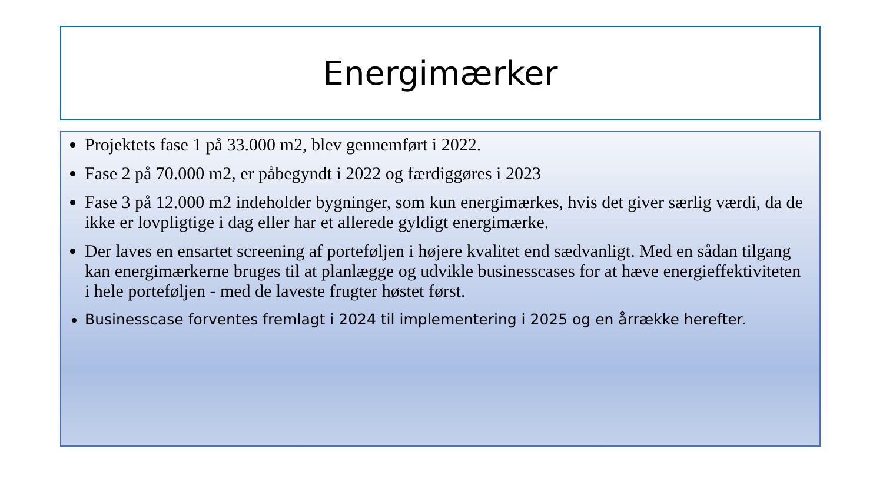Energimærker
Projektets fase 1 på 33.000 m2, blev gennemført i 2022.
Fase 2 på 70.000 m2, er påbegyndt i 2022 og færdiggøres i 2023
Fase 3 på 12.000 m2 indeholder bygninger, som kun energimærkes, hvis det giver særlig værdi, da de ikke er lovpligtige i dag eller har et allerede gyldigt energimærke.
Der laves en ensartet screening af porteføljen i højere kvalitet end sædvanligt. Med en sådan tilgang kan energimærkerne bruges til at planlægge og udvikle businesscases for at hæve energieffektiviteten i hele porteføljen - med de laveste frugter høstet først.
Businesscase forventes fremlagt i 2024 til implementering i 2025 og en årrække herefter.